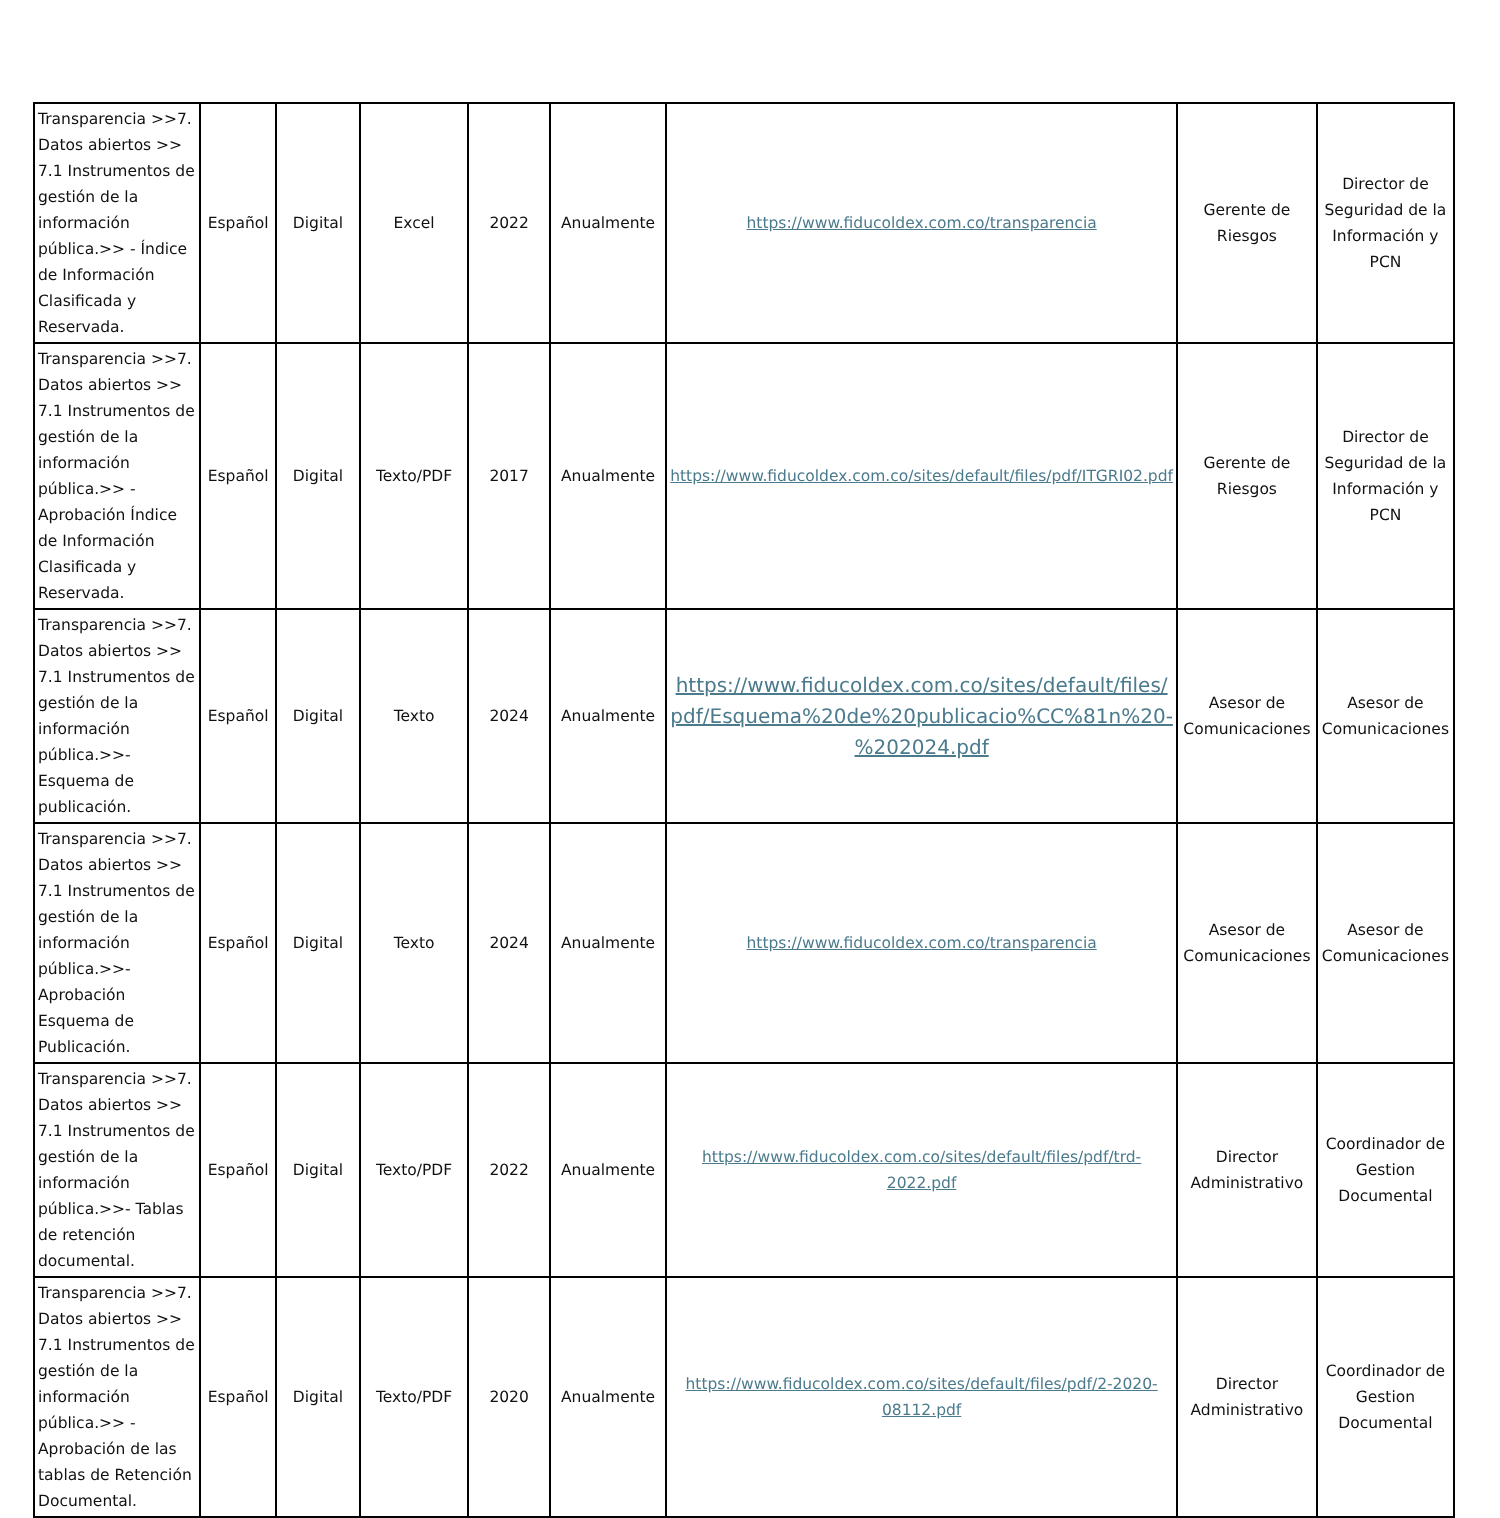| Transparencia >>7. Datos abiertos >> 7.1 Instrumentos de gestión de la información pública.>> - Índice de Información Clasificada y Reservada. | Español | Digital | Excel | 2022 | Anualmente | https://www.fiducoldex.com.co/transparencia | Gerente de Riesgos | Director de Seguridad de la Información y PCN |
| Transparencia >>7. Datos abiertos >> 7.1 Instrumentos de gestión de la información pública.>> - Aprobación Índice de Información Clasificada y Reservada. | Español | Digital | Texto/PDF | 2017 | Anualmente | https://www.fiducoldex.com.co/sites/default/files/pdf/ITGRI02.pdf | Gerente de Riesgos | Director de Seguridad de la Información y PCN |
| Transparencia >>7. Datos abiertos >> 7.1 Instrumentos de gestión de la información pública.>>- Esquema de publicación. | Español | Digital | Texto | 2024 | Anualmente | https://www.fiducoldex.com.co/sites/default/files/pdf/Esquema%20de%20publicacio%CC%81n%20-%202024.pdf | Asesor de Comunicaciones | Asesor de Comunicaciones |
| Transparencia >>7. Datos abiertos >> 7.1 Instrumentos de gestión de la información pública.>>- Aprobación Esquema de Publicación. | Español | Digital | Texto | 2024 | Anualmente | https://www.fiducoldex.com.co/transparencia | Asesor de Comunicaciones | Asesor de Comunicaciones |
| Transparencia >>7. Datos abiertos >> 7.1 Instrumentos de gestión de la información pública.>>- Tablas de retención documental. | Español | Digital | Texto/PDF | 2022 | Anualmente | https://www.fiducoldex.com.co/sites/default/files/pdf/trd-2022.pdf | Director Administrativo | Coordinador de Gestion Documental |
| Transparencia >>7. Datos abiertos >> 7.1 Instrumentos de gestión de la información pública.>> - Aprobación de las tablas de Retención Documental. | Español | Digital | Texto/PDF | 2020 | Anualmente | https://www.fiducoldex.com.co/sites/default/files/pdf/2-2020-08112.pdf | Director Administrativo | Coordinador de Gestion Documental |